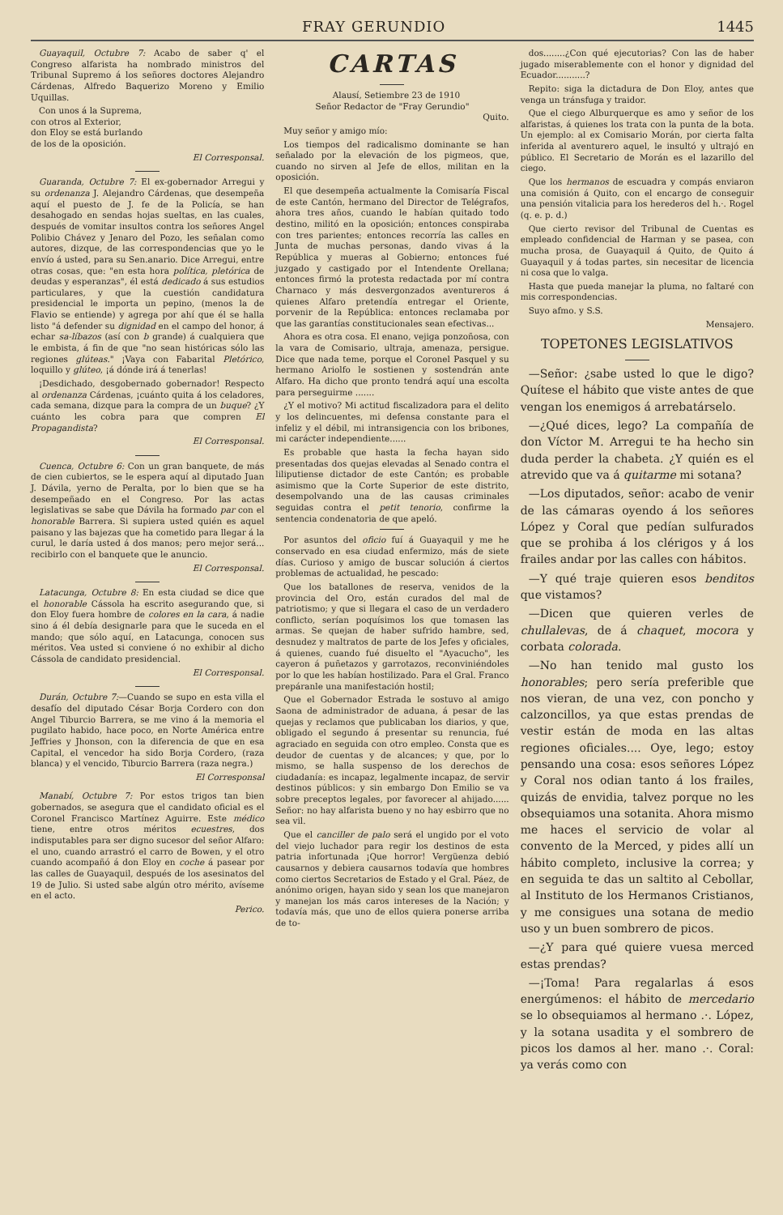FRAY GERUNDIO 1445
Guayaquil, Octubre 7: Acabo de saber q' el Congreso alfarista ha nombrado ministros del Tribunal Supremo á los señores doctores Alejandro Cárdenas, Alfredo Baquerizo Moreno y Emilio Uquillas.
Con unos á la Suprema,
con otros al Exterior,
don Eloy se está burlando
de los de la oposición.
El Corresponsal.
Guaranda, Octubre 7: El ex-gobernador Arregui y su ordenanza J. Alejandro Cárdenas, que desempeña aquí el puesto de J. fe de la Policía, se han desahogado en sendas hojas sueltas, en las cuales, después de vomitar insultos contra los señores Angel Polibio Chávez y Jenaro del Pozo, les señalan como autores, dizque, de las correspondencias que yo le envío á usted, para su Sen.anario. Dice Arregui, entre otras cosas, que: "en esta hora política, pletórica de deudas y esperanzas", él está dedicado á sus estudios particulares, y que la cuestión candidatura presidencial le importa un pepino, (menos la de Flavio se entiende) y agrega por ahí que él se halla listo "á defender su dignidad en el campo del honor, á echar sa-líbazos (así con b grande) á cualquiera que le embista, á fin de que "no sean históricas sólo las regiones glúteas." ¡Vaya con Fabarital Pletórico, loquillo y glúteo, ¡á dónde irá á tenerlas!
¡Desdichado, desgobernado gobernador! Respecto al ordenanza Cárdenas, ¡cuánto quita á los celadores, cada semana, dizque para la compra de un buque? ¿Y cuánto les cobra para que compren El Propagandista?
El Corresponsal.
Cuenca, Octubre 6: Con un gran banquete, de más de cien cubiertos, se le espera aquí al diputado Juan J. Dávila, yerno de Peralta, por lo bien que se ha desempeñado en el Congreso. Por las actas legislativas se sabe que Dávila ha formado par con el honorable Barrera. Si supiera usted quién es aquel paisano y las bajezas que ha cometido para llegar á la curul, le daría usted á dos manos; pero mejor será... recibirlo con el banquete que le anuncio.
El Corresponsal.
Latacunga, Octubre 8: En esta ciudad se dice que el honorable Cássola ha escrito asegurando que, si don Eloy fuera hombre de colores en la cara, á nadie sino á él debía designarle para que le suceda en el mando; que sólo aquí, en Latacunga, conocen sus méritos. Vea usted si conviene ó no exhibir al dicho Cássola de candidato presidencial.
El Corresponsal.
Durán, Octubre 7:—Cuando se supo en esta villa el desafío del diputado César Borja Cordero con don Angel Tiburcio Barrera, se me vino á la memoria el pugilato habido, hace poco, en Norte América entre Jeffries y Jhonson, con la diferencia de que en esa Capital, el vencedor ha sido Borja Cordero, (raza blanca) y el vencido, Tiburcio Barrera (raza negra.)
El Corresponsal
Manabí, Octubre 7: Por estos trigos tan bien gobernados, se asegura que el candidato oficial es el Coronel Francisco Martínez Aguirre. Este médico tiene, entre otros méritos ecuestres, dos indisputables para ser digno sucesor del señor Alfaro: el uno, cuando arrastró el carro de Bowen, y el otro cuando acompañó á don Eloy en coche á pasear por las calles de Guayaquil, después de los asesinatos del 19 de Julio. Si usted sabe algún otro mérito, avíseme en el acto.
Perico.
CARTAS
Alausí, Setiembre 23 de 1910
Señor Redactor de "Fray Gerundio"
Quito.
Muy señor y amigo mío:
Los tiempos del radicalismo dominante se han señalado por la elevación de los pigmeos, que, cuando no sirven al Jefe de ellos, militan en la oposición.
El que desempeña actualmente la Comisaría Fiscal de este Cantón, hermano del Director de Telégrafos, ahora tres años, cuando le habían quitado todo destino, militó en la oposición; entonces conspiraba con tres parientes; entonces recorría las calles en Junta de muchas personas, dando vivas á la República y mueras al Gobierno; entonces fué juzgado y castigado por el Intendente Orellana; entonces firmó la protesta redactada por mí contra Charnaco y más desvergonzados aventureros á quienes Alfaro pretendía entregar el Oriente, porvenir de la República: entonces reclamaba por que las garantías constitucionales sean efectivas...
Ahora es otra cosa. El enano, vejiga ponzoñosa, con la vara de Comisario, ultraja, amenaza, persigue. Dice que nada teme, porque el Coronel Pasquel y su hermano Ariolfo le sostienen y sostendrán ante Alfaro. Ha dicho que pronto tendrá aquí una escolta para perseguirme .......
¿Y el motivo? Mi actitud fiscalizadora para el delito y los delincuentes, mi defensa constante para el infeliz y el débil, mi intransigencia con los bribones, mi carácter independiente......
Es probable que hasta la fecha hayan sido presentadas dos quejas elevadas al Senado contra el liliputiense dictador de este Cantón; es probable asimismo que la Corte Superior de este distrito, desempolvando una de las causas criminales seguidas contra el petit tenorio, confirme la sentencia condenatoria de que apeló.
Por asuntos del oficio fuí á Guayaquil y me he conservado en esa ciudad enfermizo, más de siete días. Curioso y amigo de buscar solución á ciertos problemas de actualidad, he pescado:
Que los batallones de reserva, venidos de la provincia del Oro, están curados del mal de patriotismo; y que si llegara el caso de un verdadero conflicto, serían poquísimos los que tomasen las armas. Se quejan de haber sufrido hambre, sed, desnudez y maltratos de parte de los Jefes y oficiales, á quienes, cuando fué disuelto el "Ayacucho", les cayeron á puñetazos y garrotazos, reconviniéndoles por lo que les habían hostilizado. Para el Gral. Franco prepáranle una manifestación hostil;
Que el Gobernador Estrada le sostuvo al amigo Saona de administrador de aduana, á pesar de las quejas y reclamos que publicaban los diarios, y que, obligado el segundo á presentar su renuncia, fué agraciado en seguida con otro empleo. Consta que es deudor de cuentas y de alcances; y que, por lo mismo, se halla suspenso de los derechos de ciudadanía: es incapaz, legalmente incapaz, de servir destinos públicos: y sin embargo Don Emilio se va sobre preceptos legales, por favorecer al ahijado...... Señor: no hay alfarista bueno y no hay esbirro que no sea vil.
Que el canciller de palo será el ungido por el voto del viejo luchador para regir los destinos de esta patria infortunada ¡Que horror! Vergüenza debió causarnos y debiera causarnos todavía que hombres como ciertos Secretarios de Estado y el Gral. Páez, de anónimo origen, hayan sido y sean los que manejaron y manejan los más caros intereses de la Nación; y todavía más, que uno de ellos quiera ponerse arriba de to-
dos........¿Con qué ejecutorias? Con las de haber jugado miserablemente con el honor y dignidad del Ecuador...........?
Repito: siga la dictadura de Don Eloy, antes que venga un tránsfuga y traidor.
Que el ciego Alburquerque es amo y señor de los alfaristas, á quienes los trata con la punta de la bota. Un ejemplo: al ex Comisario Morán, por cierta falta inferida al aventurero aquel, le insultó y ultrajó en público. El Secretario de Morán es el lazarillo del ciego.
Que los hermanos de escuadra y compás enviaron una comisión á Quito, con el encargo de conseguir una pensión vitalicia para los herederos del h.·. Rogel (q. e. p. d.)
Que cierto revisor del Tribunal de Cuentas es empleado confidencial de Harman y se pasea, con mucha prosa, de Guayaquil á Quito, de Quito á Guayaquil y á todas partes, sin necesitar de licencia ni cosa que lo valga.
Hasta que pueda manejar la pluma, no faltaré con mis correspondencias.
Suyo afmo. y S.S.
Mensajero.
TOPETONES LEGISLATIVOS
—Señor: ¿sabe usted lo que le digo? Quítese el hábito que viste antes de que vengan los enemigos á arrebatárselo.
—¿Qué dices, lego? La compañía de don Víctor M. Arregui te ha hecho sin duda perder la chabeta. ¿Y quién es el atrevido que va á quitarme mi sotana?
—Los diputados, señor: acabo de venir de las cámaras oyendo á los señores López y Coral que pedían sulfurados que se prohiba á los clérigos y á los frailes andar por las calles con hábitos.
—Y qué traje quieren esos benditos que vistamos?
—Dicen que quieren verles de chullalevas, de á chaquet, mocora y corbata colorada.
—No han tenido mal gusto los honorables; pero sería preferible que nos vieran, de una vez, con poncho y calzoncillos, ya que estas prendas de vestir están de moda en las altas regiones oficiales.... Oye, lego; estoy pensando una cosa: esos señores López y Coral nos odian tanto á los frailes, quizás de envidia, talvez porque no les obsequiamos una sotanita. Ahora mismo me haces el servicio de volar al convento de la Merced, y pides allí un hábito completo, inclusive la correa; y en seguida te das un saltito al Cebollar, al Instituto de los Hermanos Cristianos, y me consigues una sotana de medio uso y un buen sombrero de picos.
—¿Y para qué quiere vuesa merced estas prendas?
—¡Toma! Para regalarlas á esos energúmenos: el hábito de mercedario se lo obsequiamos al hermano .·. López, y la sotana usadita y el sombrero de picos los damos al her. mano .·. Coral: ya verás como con